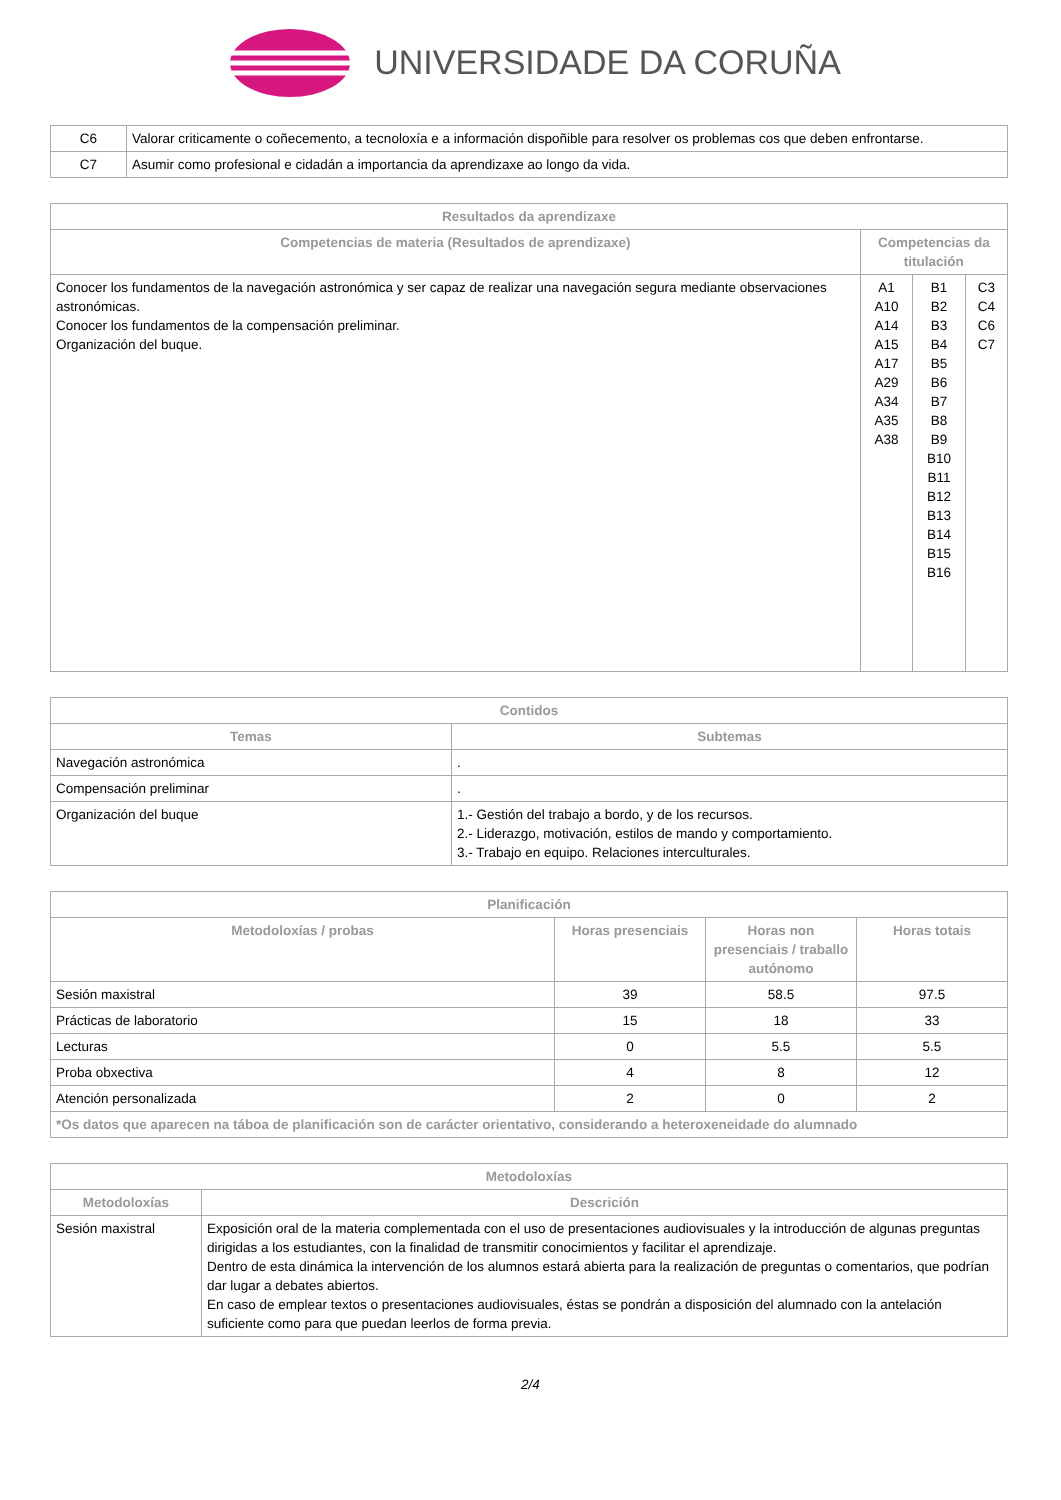UNIVERSIDADE DA CORUÑA
| C6 | Valorar criticamente o coñecemento, a tecnoloxía e a información dispoñible para resolver os problemas cos que deben enfrontarse. |
| C7 | Asumir como profesional e cidadán a importancia da aprendizaxe ao longo da vida. |
| Resultados da aprendizaxe | | | |
| --- | --- | --- | --- |
| Competencias de materia (Resultados de aprendizaxe) | Competencias da titulación | | |
| Conocer los fundamentos de la navegación astronómica y ser capaz de realizar una navegación segura mediante observaciones astronómicas. Conocer los fundamentos de la compensación preliminar. Organización del buque. | A1 A10 A14 A15 A17 A29 A34 A35 A38 | B1 B2 B3 B4 B5 B6 B7 B8 B9 B10 B11 B12 B13 B14 B15 B16 | C3 C4 C6 C7 |
| Contidos | |
| --- | --- |
| Temas | Subtemas |
| Navegación astronómica | . |
| Compensación preliminar | . |
| Organización del buque | 1.- Gestión del trabajo a bordo, y de los recursos. 2.- Liderazgo, motivación, estilos de mando y comportamiento. 3.- Trabajo en equipo. Relaciones interculturales. |
| Planificación | | | |
| --- | --- | --- | --- |
| Metodoloxías / probas | Horas presenciais | Horas non presenciais / traballo autónomo | Horas totais |
| Sesión maxistral | 39 | 58.5 | 97.5 |
| Prácticas de laboratorio | 15 | 18 | 33 |
| Lecturas | 0 | 5.5 | 5.5 |
| Proba obxectiva | 4 | 8 | 12 |
| Atención personalizada | 2 | 0 | 2 |
| *Os datos que aparecen na táboa de planificación son de carácter orientativo, considerando a heteroxeneidade do alumnado | | | |
| Metodoloxías | |
| --- | --- |
| Metodoloxías | Descrición |
| Sesión maxistral | Exposición oral de la materia complementada con el uso de presentaciones audiovisuales y la introducción de algunas preguntas dirigidas a los estudiantes, con la finalidad de transmitir conocimientos y facilitar el aprendizaje. Dentro de esta dinámica la intervención de los alumnos estará abierta para la realización de preguntas o comentarios, que podrían dar lugar a debates abiertos. En caso de emplear textos o presentaciones audiovisuales, éstas se pondrán a disposición del alumnado con la antelación suficiente como para que puedan leerlos de forma previa. |
2/4